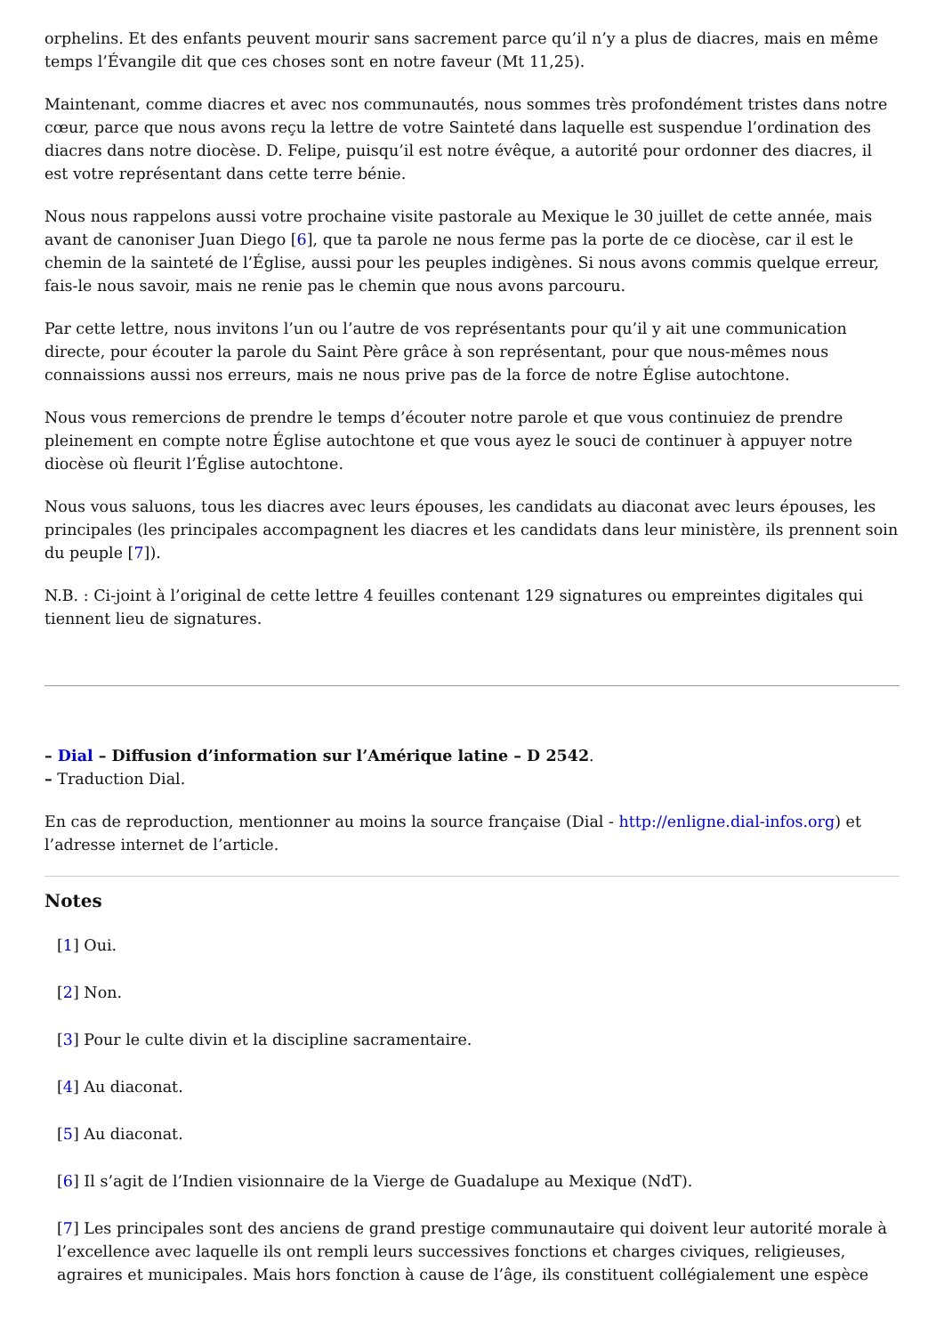orphelins. Et des enfants peuvent mourir sans sacrement parce qu’il n’y a plus de diacres, mais en même temps l’Évangile dit que ces choses sont en notre faveur (Mt 11,25).
Maintenant, comme diacres et avec nos communautés, nous sommes très profondément tristes dans notre cœur, parce que nous avons reçu la lettre de votre Sainteté dans laquelle est suspendue l’ordination des diacres dans notre diocèse. D. Felipe, puisqu’il est notre évêque, a autorité pour ordonner des diacres, il est votre représentant dans cette terre bénie.
Nous nous rappelons aussi votre prochaine visite pastorale au Mexique le 30 juillet de cette année, mais avant de canoniser Juan Diego [6], que ta parole ne nous ferme pas la porte de ce diocèse, car il est le chemin de la sainteté de l’Église, aussi pour les peuples indigènes. Si nous avons commis quelque erreur, fais-le nous savoir, mais ne renie pas le chemin que nous avons parcouru.
Par cette lettre, nous invitons l’un ou l’autre de vos représentants pour qu’il y ait une communication directe, pour écouter la parole du Saint Père grâce à son représentant, pour que nous-mêmes nous connaissions aussi nos erreurs, mais ne nous prive pas de la force de notre Église autochtone.
Nous vous remercions de prendre le temps d’écouter notre parole et que vous continuiez de prendre pleinement en compte notre Église autochtone et que vous ayez le souci de continuer à appuyer notre diocèse où fleurit l’Église autochtone.
Nous vous saluons, tous les diacres avec leurs épouses, les candidats au diaconat avec leurs épouses, les principales (les principales accompagnent les diacres et les candidats dans leur ministère, ils prennent soin du peuple [7]).
N.B. : Ci-joint à l’original de cette lettre 4 feuilles contenant 129 signatures ou empreintes digitales qui tiennent lieu de signatures.
– Dial – Diffusion d’information sur l’Amérique latine – D 2542.
– Traduction Dial.
En cas de reproduction, mentionner au moins la source française (Dial - http://enligne.dial-infos.org) et l’adresse internet de l’article.
Notes
[1] Oui.
[2] Non.
[3] Pour le culte divin et la discipline sacramentaire.
[4] Au diaconat.
[5] Au diaconat.
[6] Il s’agit de l’Indien visionnaire de la Vierge de Guadalupe au Mexique (NdT).
[7] Les principales sont des anciens de grand prestige communautaire qui doivent leur autorité morale à l’excellence avec laquelle ils ont rempli leurs successives fonctions et charges civiques, religieuses, agraires et municipales. Mais hors fonction à cause de l’âge, ils constituent collégialement une espèce